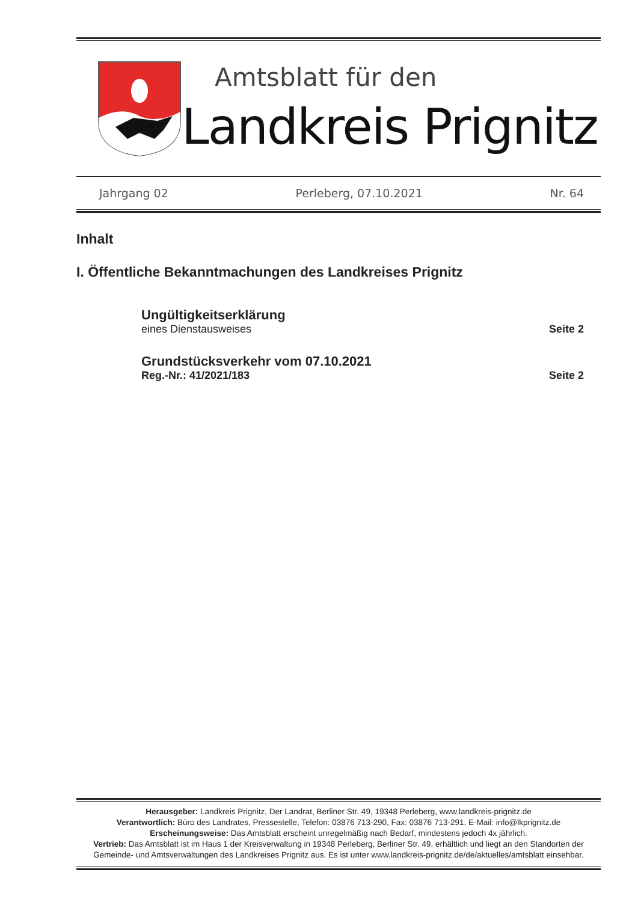Amtsblatt für den
Landkreis Prignitz
Jahrgang 02 Perleberg, 07.10.2021 Nr. 64
Inhalt
I. Öffentliche Bekanntmachungen des Landkreises Prignitz
Ungültigkeitserklärung
eines Dienstausweises
Seite 2
Grundstücksverkehr vom 07.10.2021
Reg.-Nr.: 41/2021/183
Seite 2
Herausgeber: Landkreis Prignitz, Der Landrat, Berliner Str. 49, 19348 Perleberg, www.landkreis-prignitz.de
Verantwortlich: Büro des Landrates, Pressestelle, Telefon: 03876 713-290, Fax: 03876 713-291, E-Mail: info@lkprignitz.de
Erscheinungsweise: Das Amtsblatt erscheint unregelmäßig nach Bedarf, mindestens jedoch 4x jährlich.
Vertrieb: Das Amtsblatt ist im Haus 1 der Kreisverwaltung in 19348 Perleberg, Berliner Str. 49, erhältlich und liegt an den Standorten der Gemeinde- und Amtsverwaltungen des Landkreises Prignitz aus. Es ist unter www.landkreis-prignitz.de/de/aktuelles/amtsblatt einsehbar.